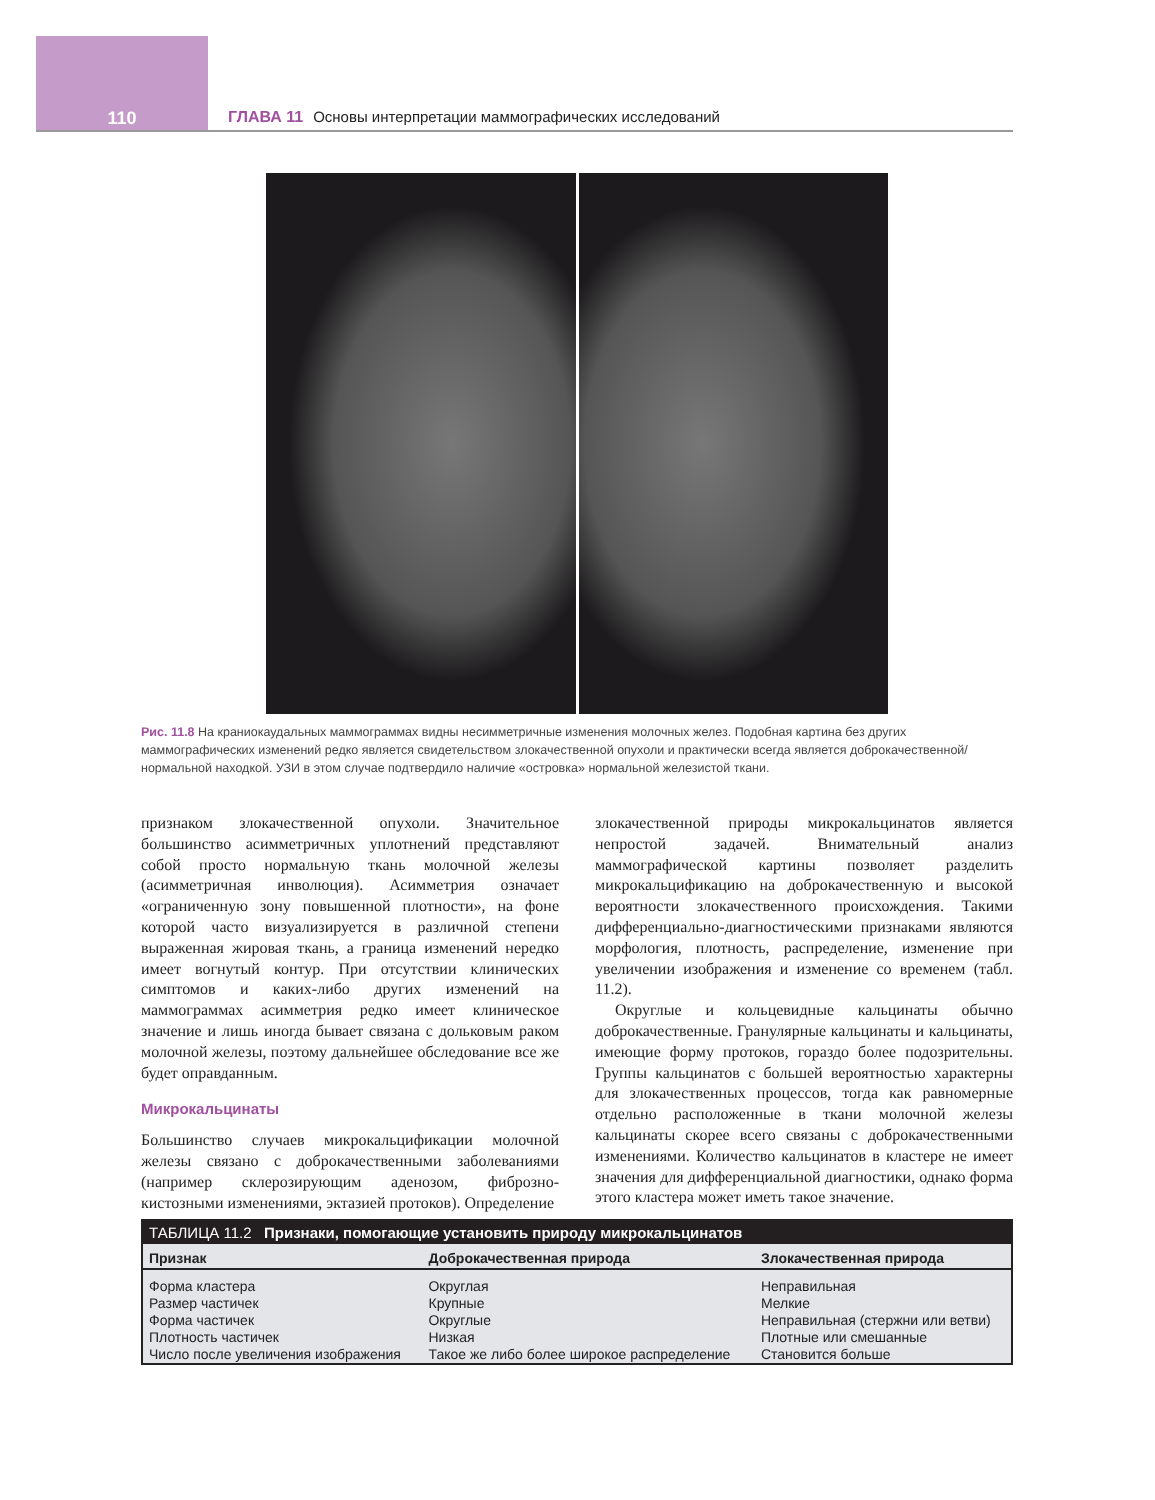110 ГЛАВА 11 Основы интерпретации маммографических исследований
Рис. 11.8 На краниокаудальных маммограммах видны несимметричные изменения молочных желез. Подобная картина без других маммографических изменений редко является свидетельством злокачественной опухоли и практически всегда является доброкачественной/нормальной находкой. УЗИ в этом случае подтвердило наличие «островка» нормальной железистой ткани.
признаком злокачественной опухоли. Значительное большинство асимметричных уплотнений представляют собой просто нормальную ткань молочной железы (асимметричная инволюция). Асимметрия означает «ограниченную зону повышенной плотности», на фоне которой часто визуализируется в различной степени выраженная жировая ткань, а граница изменений нередко имеет вогнутый контур. При отсутствии клинических симптомов и каких-либо других изменений на маммограммах асимметрия редко имеет клиническое значение и лишь иногда бывает связана с дольковым раком молочной железы, поэтому дальнейшее обследование все же будет оправданным.
Микрокальцинаты
Большинство случаев микрокальцификации молочной железы связано с доброкачественными заболеваниями (например склерозирующим аденозом, фиброзно-кистозными изменениями, эктазией протоков). Определение
злокачественной природы микрокальцинатов является непростой задачей. Внимательный анализ маммографической картины позволяет разделить микрокальцификацию на доброкачественную и высокой вероятности злокачественного происхождения. Такими дифференциально-диагностическими признаками являются морфология, плотность, распределение, изменение при увеличении изображения и изменение со временем (табл. 11.2).
Округлые и кольцевидные кальцинаты обычно доброкачественные. Гранулярные кальцинаты и кальцинаты, имеющие форму протоков, гораздо более подозрительны. Группы кальцинатов с большей вероятностью характерны для злокачественных процессов, тогда как равномерные отдельно расположенные в ткани молочной железы кальцинаты скорее всего связаны с доброкачественными изменениями. Количество кальцинатов в кластере не имеет значения для дифференциальной диагностики, однако форма этого кластера может иметь такое значение.
| ТАБЛИЦА 11.2 Признаки, помогающие установить природу микрокальцинатов | | |
| Признак | Доброкачественная природа | Злокачественная природа |
| Форма кластера | Округлая | Неправильная |
| Размер частичек | Крупные | Мелкие |
| Форма частичек | Округлые | Неправильная (стержни или ветви) |
| Плотность частичек | Низкая | Плотные или смешанные |
| Число после увеличения изображения | Такое же либо более широкое распределение | Становится больше |